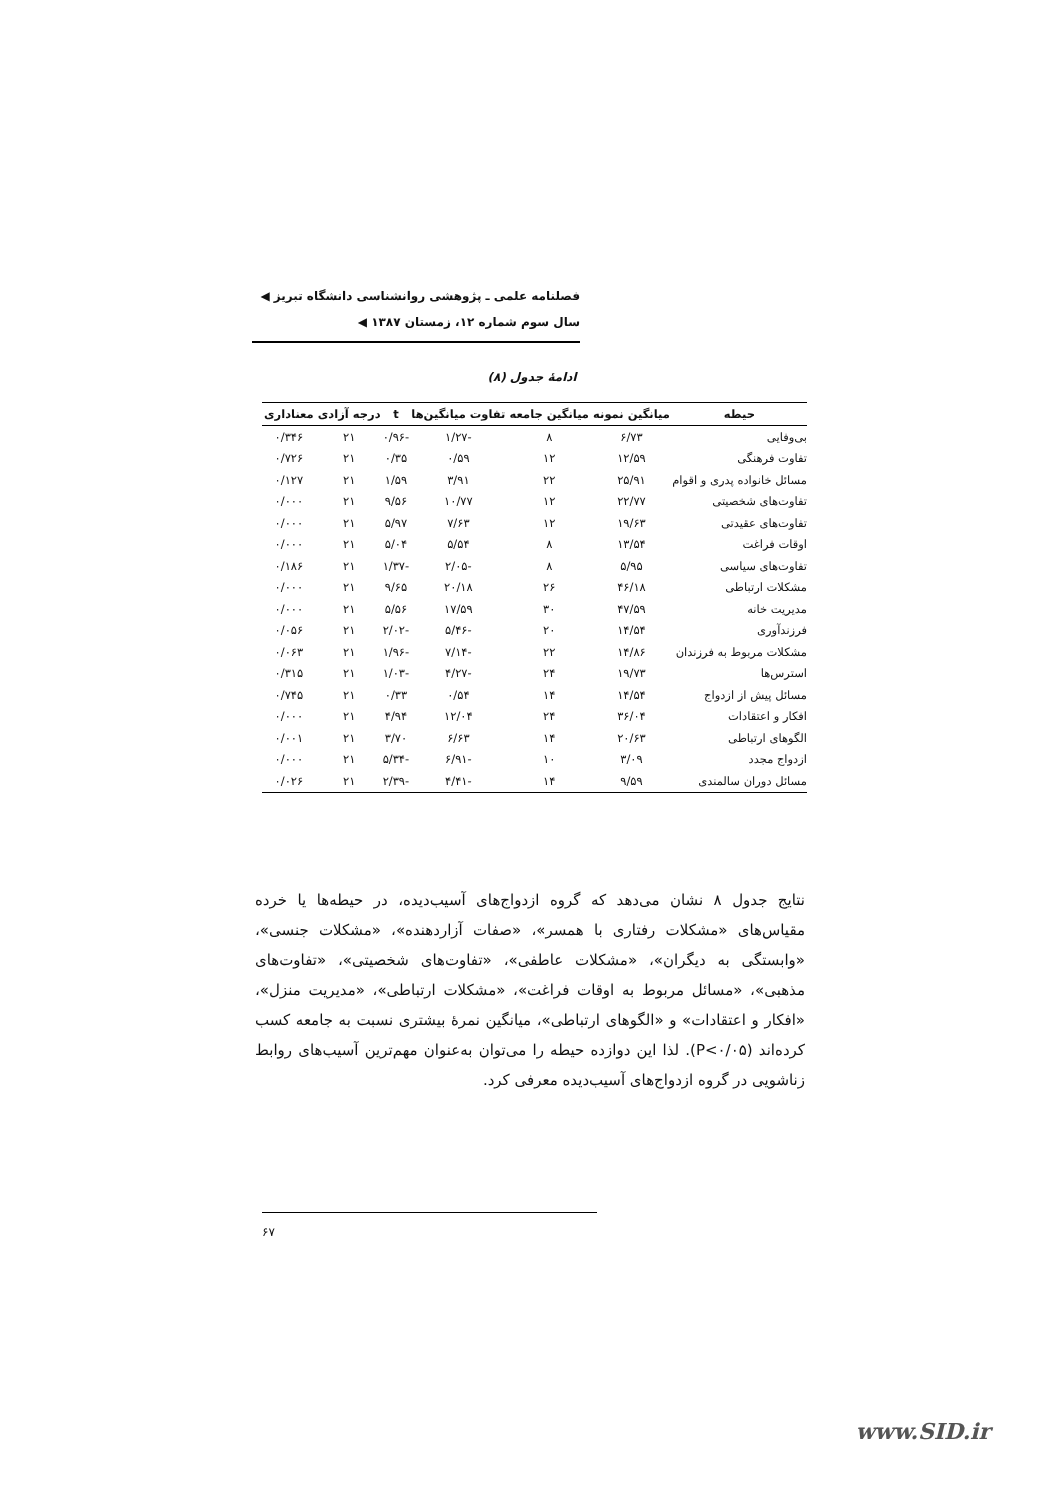فصلنامه علمی ـ پژوهشی روانشناسی دانشگاه تبریز ◀
سال سوم شماره ۱۲، زمستان ۱۳۸۷ ◀
ادامهٔ جدول (۸)
| حیطه | میانگین نمونه | میانگین جامعه | تفاوت میانگین‌ها | t | درجه آزادی | معناداری |
| --- | --- | --- | --- | --- | --- | --- |
| بی‌وفایی | ۶/۷۳ | ۸ | -۱/۲۷ | -۰/۹۶ | ۲۱ | ۰/۳۴۶ |
| تفاوت فرهنگی | ۱۲/۵۹ | ۱۲ | ۰/۵۹ | ۰/۳۵ | ۲۱ | ۰/۷۲۶ |
| مسائل خانواده پدری و اقوام | ۲۵/۹۱ | ۲۲ | ۳/۹۱ | ۱/۵۹ | ۲۱ | ۰/۱۲۷ |
| تفاوت‌های شخصیتی | ۲۲/۷۷ | ۱۲ | ۱۰/۷۷ | ۹/۵۶ | ۲۱ | ۰/۰۰۰ |
| تفاوت‌های عقیدتی | ۱۹/۶۳ | ۱۲ | ۷/۶۳ | ۵/۹۷ | ۲۱ | ۰/۰۰۰ |
| اوقات فراغت | ۱۳/۵۴ | ۸ | ۵/۵۴ | ۵/۰۴ | ۲۱ | ۰/۰۰۰ |
| تفاوت‌های سیاسی | ۵/۹۵ | ۸ | -۲/۰۵ | -۱/۳۷ | ۲۱ | ۰/۱۸۶ |
| مشکلات ارتباطی | ۴۶/۱۸ | ۲۶ | ۲۰/۱۸ | ۹/۶۵ | ۲۱ | ۰/۰۰۰ |
| مدیریت خانه | ۴۷/۵۹ | ۳۰ | ۱۷/۵۹ | ۵/۵۶ | ۲۱ | ۰/۰۰۰ |
| فرزندآوری | ۱۴/۵۴ | ۲۰ | -۵/۴۶ | -۲/۰۲ | ۲۱ | ۰/۰۵۶ |
| مشکلات مربوط به فرزندان | ۱۴/۸۶ | ۲۲ | -۷/۱۴ | -۱/۹۶ | ۲۱ | ۰/۰۶۳ |
| استرس‌ها | ۱۹/۷۳ | ۲۴ | -۴/۲۷ | -۱/۰۳ | ۲۱ | ۰/۳۱۵ |
| مسائل پیش از ازدواج | ۱۴/۵۴ | ۱۴ | ۰/۵۴ | ۰/۳۳ | ۲۱ | ۰/۷۴۵ |
| افکار و اعتقادات | ۳۶/۰۴ | ۲۴ | ۱۲/۰۴ | ۴/۹۴ | ۲۱ | ۰/۰۰۰ |
| الگوهای ارتباطی | ۲۰/۶۳ | ۱۴ | ۶/۶۳ | ۳/۷۰ | ۲۱ | ۰/۰۰۱ |
| ازدواج مجدد | ۳/۰۹ | ۱۰ | -۶/۹۱ | -۵/۳۴ | ۲۱ | ۰/۰۰۰ |
| مسائل دوران سالمندی | ۹/۵۹ | ۱۴ | -۴/۴۱ | -۲/۳۹ | ۲۱ | ۰/۰۲۶ |
نتایج جدول ۸ نشان می‌دهد که گروه ازدواج‌های آسیب‌دیده، در حیطه‌ها یا خرده مقیاس‌های «مشکلات رفتاری با همسر»، «صفات آزاردهنده»، «مشکلات جنسی»، «وابستگی به دیگران»، «مشکلات عاطفی»، «تفاوت‌های شخصیتی»، «تفاوت‌های مذهبی»، «مسائل مربوط به اوقات فراغت»، «مشکلات ارتباطی»، «مدیریت منزل»، «افکار و اعتقادات» و «الگوهای ارتباطی»، میانگین نمرهٔ بیشتری نسبت به جامعه کسب کرده‌اند (P<۰/۰۵). لذا این دوازده حیطه را می‌توان به‌عنوان مهم‌ترین آسیب‌های روابط زناشویی در گروه ازدواج‌های آسیب‌دیده معرفی کرد.
۶۷
www.SID.ir